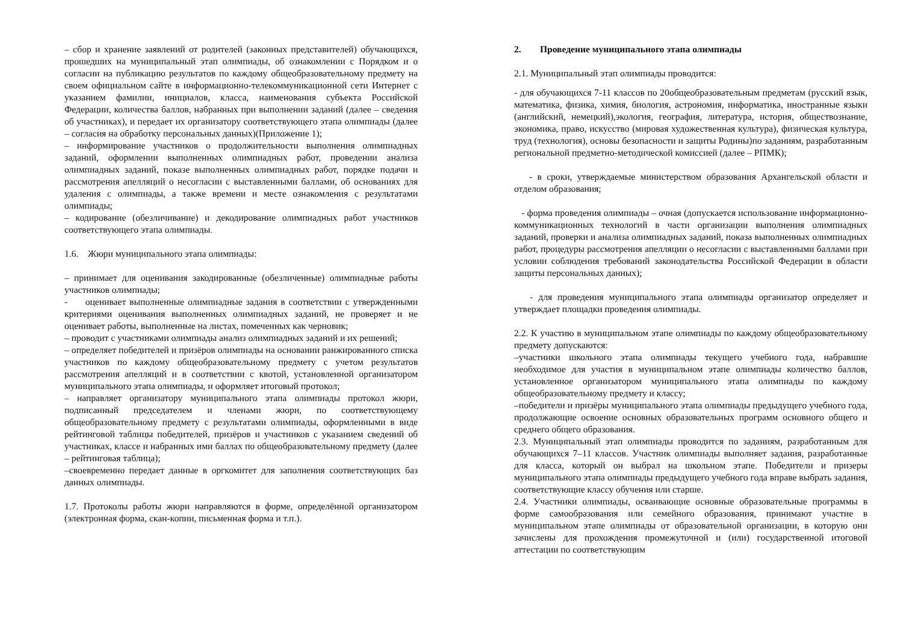– сбор и хранение заявлений от родителей (законных представителей) обучающихся, прошедших на муниципальный этап олимпиады, об ознакомлении с Порядком и о согласии на публикацию результатов по каждому общеобразовательному предмету на своем официальном сайте в информационно-телекоммуникационной сети Интернет с указанием фамилии, инициалов, класса, наименования субъекта Российской Федерации, количества баллов, набранных при выполнении заданий (далее – сведения об участниках), и передает их организатору соответствующего этапа олимпиады (далее – согласия на обработку персональных данных)(Приложение 1);
– информирование участников о продолжительности выполнения олимпиадных заданий, оформлении выполненных олимпиадных работ, проведении анализа олимпиадных заданий, показе выполненных олимпиадных работ, порядке подачи и рассмотрения апелляций о несогласии с выставленными баллами, об основаниях для удаления с олимпиады, а также времени и месте ознакомления с результатами олимпиады;
– кодирование (обезличивание) и декодирование олимпиадных работ участников соответствующего этапа олимпиады.
1.6. Жюри муниципального этапа олимпиады:
– принимает для оценивания закодированные (обезличенные) олимпиадные работы участников олимпиады;
- оценивает выполненные олимпиадные задания в соответствии с утвержденными критериями оценивания выполненных олимпиадных заданий, не проверяет и не оценивает работы, выполненные на листах, помеченных как черновик;
– проводит с участниками олимпиады анализ олимпиадных заданий и их решений;
– определяет победителей и призёров олимпиады на основании ранжированного списка участников по каждому общеобразовательному предмету с учетом результатов рассмотрения апелляций и в соответствии с квотой, установленной организатором муниципального этапа олимпиады, и оформляет итоговый протокол;
– направляет организатору муниципального этапа олимпиады протокол жюри, подписанный председателем и членами жюри, по соответствующему общеобразовательному предмету с результатами олимпиады, оформленными в виде рейтинговой таблицы победителей, призёров и участников с указанием сведений об участниках, классе и набранных ими баллах по общеобразовательному предмету (далее – рейтинговая таблица);
–своевременно передает данные в оргкомитет для заполнения соответствующих баз данных олимпиады.
1.7. Протоколы работы жюри направляются в форме, определённой организатором (электронная форма, скан-копии, письменная форма и т.п.).
2. Проведение муниципального этапа олимпиады
2.1. Муниципальный этап олимпиады проводится:
- для обучающихся 7-11 классов по 20общеобразовательным предметам (русский язык, математика, физика, химия, биология, астрономия, информатика, иностранные языки (английский, немецкий),экология, география, литература, история, обществознание, экономика, право, искусство (мировая художественная культура), физическая культура, труд (технология), основы безопасности и защиты Родины)по заданиям, разработанным региональной предметно-методической комиссией (далее – РПМК);
- в сроки, утверждаемые министерством образования Архангельской области и отделом образования;
- форма проведения олимпиады – очная (допускается использование информационно-коммуникационных технологий в части организации выполнения олимпиадных заданий, проверки и анализа олимпиадных заданий, показа выполненных олимпиадных работ, процедуры рассмотрения апелляции о несогласии с выставленными баллами при условии соблюдения требований законодательства Российской Федерации в области защиты персональных данных);
- для проведения муниципального этапа олимпиады организатор определяет и утверждает площадки проведения олимпиады.
2.2. К участию в муниципальном этапе олимпиады по каждому общеобразовательному предмету допускаются:
–участники школьного этапа олимпиады текущего учебного года, набравшие необходимое для участия в муниципальном этапе олимпиады количество баллов, установленное организатором муниципального этапа олимпиады по каждому общеобразовательному предмету и классу;
–победители и призёры муниципального этапа олимпиады предыдущего учебного года, продолжающие освоение основных образовательных программ основного общего и среднего общего образования.
2.3. Муниципальный этап олимпиады проводится по заданиям, разработанным для обучающихся 7–11 классов. Участник олимпиады выполняет задания, разработанные для класса, который он выбрал на школьном этапе. Победители и призеры муниципального этапа олимпиады предыдущего учебного года вправе выбрать задания, соответствующие классу обучения или старше.
2.4. Участники олимпиады, осваивающие основные образовательные программы в форме самообразования или семейного образования, принимают участие в муниципальном этапе олимпиады от образовательной организации, в которую они зачислены для прохождения промежуточной и (или) государственной итоговой аттестации по соответствующим